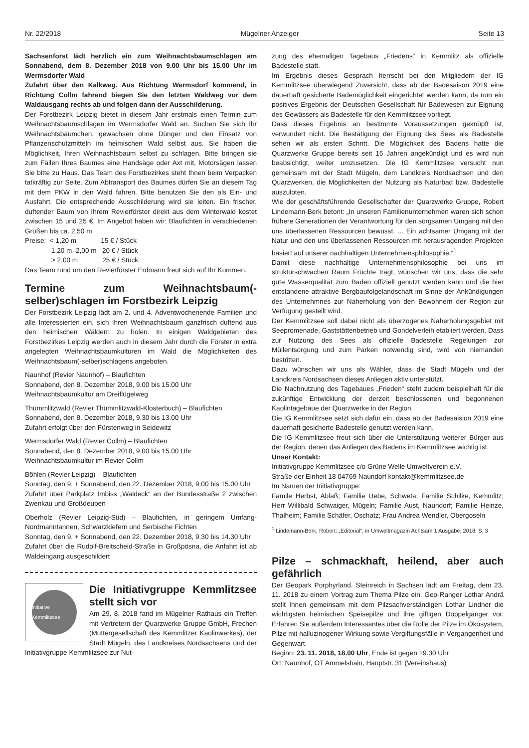Nr. 22/2018 Mügelner Anzeiger Seite 13
Sachsenforst lädt herzlich ein zum Weihnachtsbaumschlagen am Sonnabend, dem 8. Dezember 2018 von 9.00 Uhr bis 15.00 Uhr im Wermsdorfer Wald
Zufahrt über den Kalkweg. Aus Richtung Wermsdorf kommend, in Richtung Collm fahrend biegen Sie den letzten Waldweg vor dem Waldausgang rechts ab und folgen dann der Ausschilderung.
Der Forstbezirk Leipzig bietet in diesem Jahr erstmals einen Termin zum Weihnachtsbaumschlagen im Wermsdorfer Wald an. Suchen Sie sich Ihr Weihnachtsbäumchen, gewachsen ohne Dünger und den Einsatz von Pflanzenschutzmitteln im heimischen Wald selbst aus. Sie haben die Möglichkeit, Ihren Weihnachtsbaum selbst zu schlagen. Bitte bringen sie zum Fällen Ihres Baumes eine Handsäge oder Axt mit, Motorsägen lassen Sie bitte zu Haus. Das Team des Forstbezirkes steht Ihnen beim Verpacken tatkräftig zur Seite. Zum Abtransport des Baumes dürfen Sie an diesem Tag mit dem PKW in den Wald fahren. Bitte benutzen Sie den als Ein- und Ausfahrt. Die entsprechende Ausschilderung wird sie leiten. Ein frischer, duftender Baum von Ihrem Revierförster direkt aus dem Winterwald kostet zwischen 15 und 25 €. Im Angebot haben wir: Blaufichten in verschiedenen Größen bis ca. 2,50 m
Preise: < 1,20 m 15 € / Stück
1,20 m–2,00 m 20 € / Stück
> 2,00 m 25 € / Stück
Das Team rund um den Revierförster Erdmann freut sich auf Ihr Kommen.
Termine zum Weihnachtsbaum(-selber)schlagen im Forstbezirk Leipzig
Der Forstbezirk Leipzig lädt am 2. und 4. Adventwochenende Familien und alle Interessierten ein, sich Ihren Weihnachtsbaum ganzfrisch duftend aus den heimischen Wäldern zu holen. In einigen Waldgebieten des Forstbezirkes Leipzig werden auch in diesem Jahr durch die Förster in extra angelegten Weihnachtsbaumkulturen im Wald die Möglichkeiten des Weihnachtsbaum(-selber)schlagens angeboten.
Naunhof (Revier Naunhof) – Blaufichten
Sonnabend, den 8. Dezember 2018, 9.00 bis 15.00 Uhr
Weihnachtsbaumkultur am Dreiflügelweg
Thümmlitzwald (Revier Thümmlitzwald-Klosterbuch) – Blaufichten
Sonnabend, den 8. Dezember 2018, 9.30 bis 13.00 Uhr
Zufahrt erfolgt über den Fürstenweg in Seidewitz
Wermsdorfer Wald (Revier Collm) – Blaufichten
Sonnabend, den 8. Dezember 2018, 9.00 bis 15.00 Uhr
Weihnachtsbaumkultur im Revier Collm
Böhlen (Revier Leipzig) – Blaufichten
Sonntag, den 9. + Sonnabend, den 22. Dezember 2018, 9.00 bis 15.00 Uhr
Zufahrt über Parkplatz Imbiss „Waldeck“ an der Bundesstraße 2 zwischen Zwenkau und Großdeuben
Oberholz (Revier Leipzig-Süd) – Blaufichten, in geringem Umfang-Nordmanntannen, Schwarzkiefern und Serbische Fichten
Sonntag, den 9. + Sonnabend, den 22. Dezember 2018, 9.30 bis 14.30 Uhr
Zufahrt über die Rudolf-Breitscheid-Straße in Großpösna, die Anfahrt ist ab Waldeingang ausgeschildert
Initiative Kemmlitzsee
Die Initiativgruppe Kemmlitzsee stellt sich vor
Am 29. 8. 2018 fand im Mügelner Rathaus ein Treffen mit Vertretern der Quarzwerke Gruppe GmbH, Frechen (Muttergesellschaft des Kemmlitzer Kaolinwerkes), der Stadt Mügeln, des Landkreises Nordsachsens und der Initiativgruppe Kemmlitzsee zur Nut-
zung des ehemaligen Tagebaus „Friedens“ in Kemmlitz als offizielle Badestelle statt.
Im Ergebnis dieses Gesprach herrscht bei den Mitgliedern der IG Kemmlitzsee überwiegend Zuversicht, dass ab der Badesaison 2019 eine dauerhaft gesicherte Bademöglichkeit eingerichtet werden kann, da nun ein positives Ergebnis der Deutschen Gesellschaft für Badewesen zur Eignung des Gewässers als Badestelle für den Kemmlitzsee vorliegt.
Dass dieses Ergebnis an bestimmte Voraussetzungen geknüpft ist, verwundert nicht. Die Bestätigung der Eignung des Sees als Badestelle sehen wir als ersten Schritt. Die Möglichkeit des Badens hatte die Quarzwerke Gruppe bereits seit 15 Jahren angekündigt und es wird nun beabsichtigt, weiter umzusetzen. Die IG Kemmlitzsee versucht nun gemeinsam mit der Stadt Mügeln, dem Landkreis Nordsachsen und den Quarzwerken, die Möglichkeiten der Nutzung als Naturbad bzw. Badestelle auszuloten.
Wie der geschäftsführende Gesellschafter der Quarzwerke Gruppe, Robert Lindemann-Berk betont: „In unseren Familienunternehmen waren sich schon frühere Generationen der Verantwortung für den sorgsamen Umgang mit den uns überlassenen Ressourcen bewusst. ... Ein achtsamer Umgang mit der Natur und den uns überlassenen Ressourcen mit herausragenden Projekten basiert auf unserer nachhaltigen Unternehmensphilosophie.“<sup>1</sup>
Damit diese nachhaltige Unternehmensphilosophie bei uns im strukturschwachen Raum Früchte trägt, wünschen wir uns, dass die sehr gute Wasserqualität zum Baden offiziell genutzt werden kann und die hier entstandene attraktive Bergbaufolgelandschaft im Sinne der Ankündigungen des Unternehmnes zur Naherholung von den Bewohnern der Region zur Verfügung gestellt wird.
Der Kemmlitzsee soll dabei nicht als überzogenes Naherholungsgebiet mit Seepromenade, Gaststättenbetrieb und Gondelverleih etabliert werden. Dass zur Nutzung des Sees als offizielle Badestelle Regelungen zur Müllentsorgung und zum Parken notwendig sind, wird von niemanden bestritten.
Dazu wünschen wir uns als Wähler, dass die Stadt Mügeln und der Landkreis Nordsachsen dieses Anliegen aktiv unterstützt.
Die Nachnutzung des Tagebaues „Frieden“ steht zudem beispielhaft für die zukünftige Entwicklung der derzeit beschlossenen und begonnenen Kaolintagebaue der Quarzwerke in der Region.
Die IG Kemmlitzsee setzt sich dafür ein, dass ab der Badesaision 2019 eine dauerhaft gesicherte Badestelle genutzt werden kann.
Die IG Kemmlitzsee freut sich über die Unterstützung weiterer Bürger aus der Region, denen das Anliegen des Badens im Kemmlitzsee wichtig ist.
Unser Kontakt:
Initiativgruppe Kemmlitzsee c/o Grüne Welle Umweltverein e.V.
Straße der Einheit 18 04769 Naundorf kontakt@kemmlitzsee.de
Im Namen der Initiativgruppe:
Famile Herbst, Ablaß; Familie Uebe, Schweta; Familie Schilke, Kemmlitz; Herr Willibald Schwaiger, Mügeln; Familie Aust, Naundorf; Familie Heinze, Thalheim; Familie Schäfer, Oschatz; Frau Andrea Wendler, Obergoseln
<sup>1</sup> Lindemann-Berk, Robert: „Editorial“, in Umweltmagazin Achtsam 1 Ausgabe, 2018, S. 3
Pilze – schmackhaft, heilend, aber auch gefährlich
Der Geopark Porphyrland. Steinreich in Sachsen lädt am Freitag, dem 23. 11. 2018 zu einem Vortrag zum Thema Pilze ein. Geo-Ranger Lothar Andrä stellt Ihnen gemeinsam mit dem Pilzsachverständigen Lothar Lindner die wichtigsten heimischen Speisepilze und ihre giftigen Doppelgänger vor. Erfahren Sie außerdem Interessantes über die Rolle der Pilze im Ökosystem, Pilze mit halluzinogener Wirkung sowie Vergiftungsfälle in Vergangenheit und Gegenwart.
Beginn: 23. 11. 2018, 18.00 Uhr, Ende ist gegen 19.30 Uhr
Ort: Naunhof, OT Ammelshain, Hauptstr. 31 (Vereinshaus)